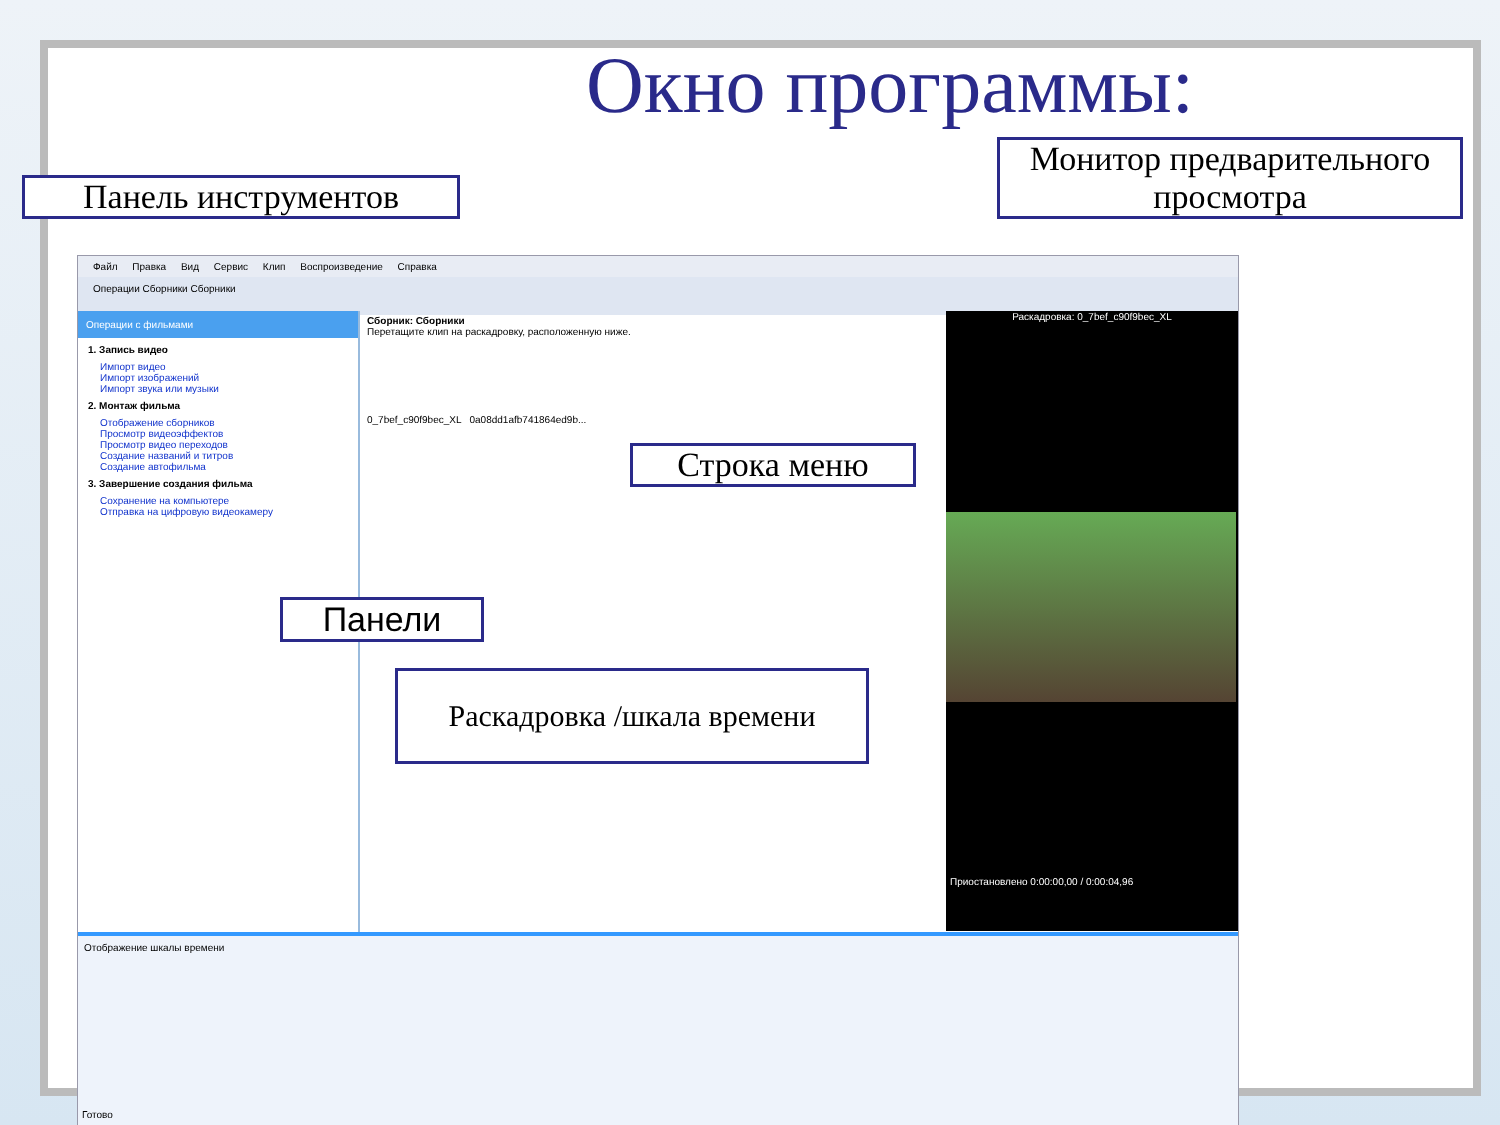Окно программы:
Файл Правка Вид Сервис Клип Воспроизведение Справка
Операции Сборники Сборники
Операции с фильмами
1. Запись видео
Импорт видео
Импорт изображений
Импорт звука или музыки
2. Монтаж фильма
Отображение сборников
Просмотр видеоэффектов
Просмотр видео переходов
Создание названий и титров
Создание автофильма
3. Завершение создания фильма
Сохранение на компьютере
Отправка на цифровую видеокамеру
Сборник: Сборники
Перетащите клип на раскадровку, расположенную ниже.
0_7bef_c90f9bec_XL 0a08dd1afb741864ed9b...
Раскадровка: 0_7bef_c90f9bec_XL
Приостановлено 0:00:00,00 / 0:00:04,96
Отображение шкалы времени
Готово
Панель инструментов
Монитор предварительного просмотра
Строка меню
Панели
Раскадровка /шкала времени